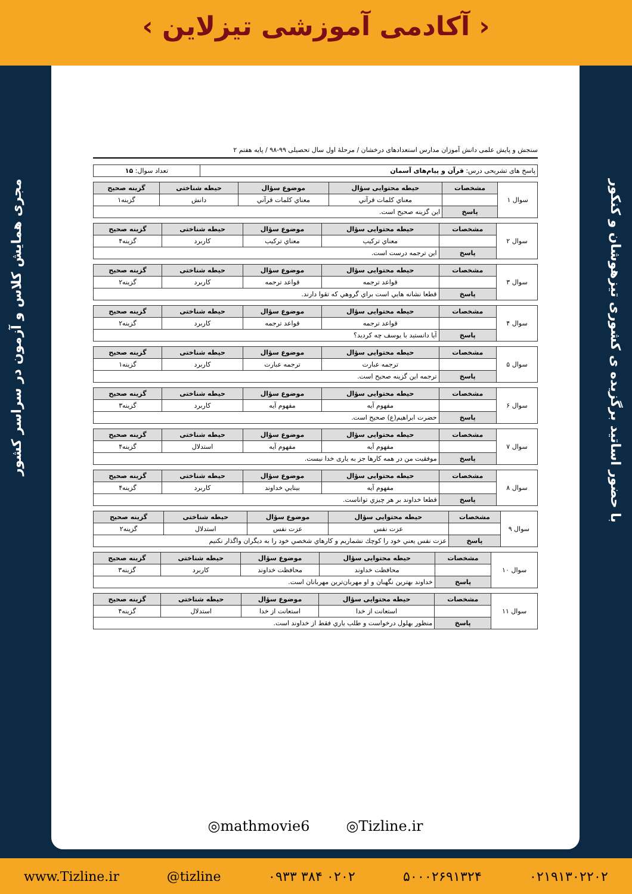‹ آکادمی آموزشی تیزلاین ›
مجری همایش کلاس و آزمون در سراسر کشور
با حضور اساتید برگزیده ی کشوری تیزهوشان و کنکور
سنجش و پایش علمی دانش آموزان مدارس استعدادهای درخشان / مرحلهٔ اول سال تحصیلی ۹۹-۹۸ / پایه هفتم ۲
| پاسخ های تشریحی درس: قرآن و پیام‌های آسمان | تعداد سوال: ۱۵ |
| سوال ۱ | مشخصات | حیطه محتوایی سؤال | موضوع سؤال | حیطه شناختی | گزینه صحیح |
| | | معناي کلمات قرآني | معناي کلمات قرآني | دانش | گزینه۱ |
| | پاسخ | این گزینه صحیح است. | | | |
| سوال ۲ | مشخصات | حیطه محتوایی سؤال | موضوع سؤال | حیطه شناختی | گزینه صحیح |
| | | معناي ترکیب | معناي ترکیب | کاربرد | گزینه۴ |
| | پاسخ | این ترجمه درست است. | | | |
| سوال ۳ | مشخصات | حیطه محتوایی سؤال | موضوع سؤال | حیطه شناختی | گزینه صحیح |
| | | قواعد ترجمه | قواعد ترجمه | کاربرد | گزینه۲ |
| | پاسخ | قطعا نشانه هایي است براي گروهي که تقوا دارند. | | | |
| سوال ۴ | مشخصات | حیطه محتوایی سؤال | موضوع سؤال | حیطه شناختی | گزینه صحیح |
| | | قواعد ترجمه | قواعد ترجمه | کاربرد | گزینه۲ |
| | پاسخ | آیا دانستید با یوسف چه کردید؟ | | | |
| سوال ۵ | مشخصات | حیطه محتوایی سؤال | موضوع سؤال | حیطه شناختی | گزینه صحیح |
| | | ترجمه عبارت | ترجمه عبارت | کاربرد | گزینه۱ |
| | پاسخ | ترجمه این گزینه صحیح است. | | | |
| سوال ۶ | مشخصات | حیطه محتوایی سؤال | موضوع سؤال | حیطه شناختی | گزینه صحیح |
| | | مفهوم آیه | مفهوم آیه | کاربرد | گزینه۳ |
| | پاسخ | حضرت ابراهیم(ع) صحیح است. | | | |
| سوال ۷ | مشخصات | حیطه محتوایی سؤال | موضوع سؤال | حیطه شناختی | گزینه صحیح |
| | | مفهوم آیه | مفهوم آیه | استدلال | گزینه۴ |
| | پاسخ | موفقیت من در همه کارها جز به یاری خدا نیست. | | | |
| سوال ۸ | مشخصات | حیطه محتوایی سؤال | موضوع سؤال | حیطه شناختی | گزینه صحیح |
| | | مفهوم آیه | بینایي خداوند | کاربرد | گزینه۴ |
| | پاسخ | قطعا خداوند بر هر چیزي تواناست. | | | |
| سوال ۹ | مشخصات | حیطه محتوایی سؤال | موضوع سؤال | حیطه شناختی | گزینه صحیح |
| | | عزت نفس | عزت نفس | استدلال | گزینه۲ |
| | پاسخ | عزت نفس یعني خود را کوچك نشماریم و کارهاي شخصي خود را به دیگران واگذار نکنیم | | | |
| سوال ۱۰ | مشخصات | حیطه محتوایی سؤال | موضوع سؤال | حیطه شناختی | گزینه صحیح |
| | | محافظت خداوند | محافظت خداوند | کاربرد | گزینه۳ |
| | پاسخ | خداوند بهترین نگهبان و او مهربان‌ترین مهربانان است. | | | |
| سوال ۱۱ | مشخصات | حیطه محتوایی سؤال | موضوع سؤال | حیطه شناختی | گزینه صحیح |
| | | استعانت از خدا | استعانت از خدا | استدلال | گزینه۴ |
| | پاسخ | منظور بهلول درخواست و طلب یاري فقط از خداوند است. | | | |
◎mathmovie6 ◎Tizline.ir
www.Tizline.ir @tizline ۰۹۳۳ ۳۸۴ ۰۲۰۲ ۵۰۰۰۲۶۹۱۳۲۴ ۰۲۱۹۱۳۰۲۲۰۲